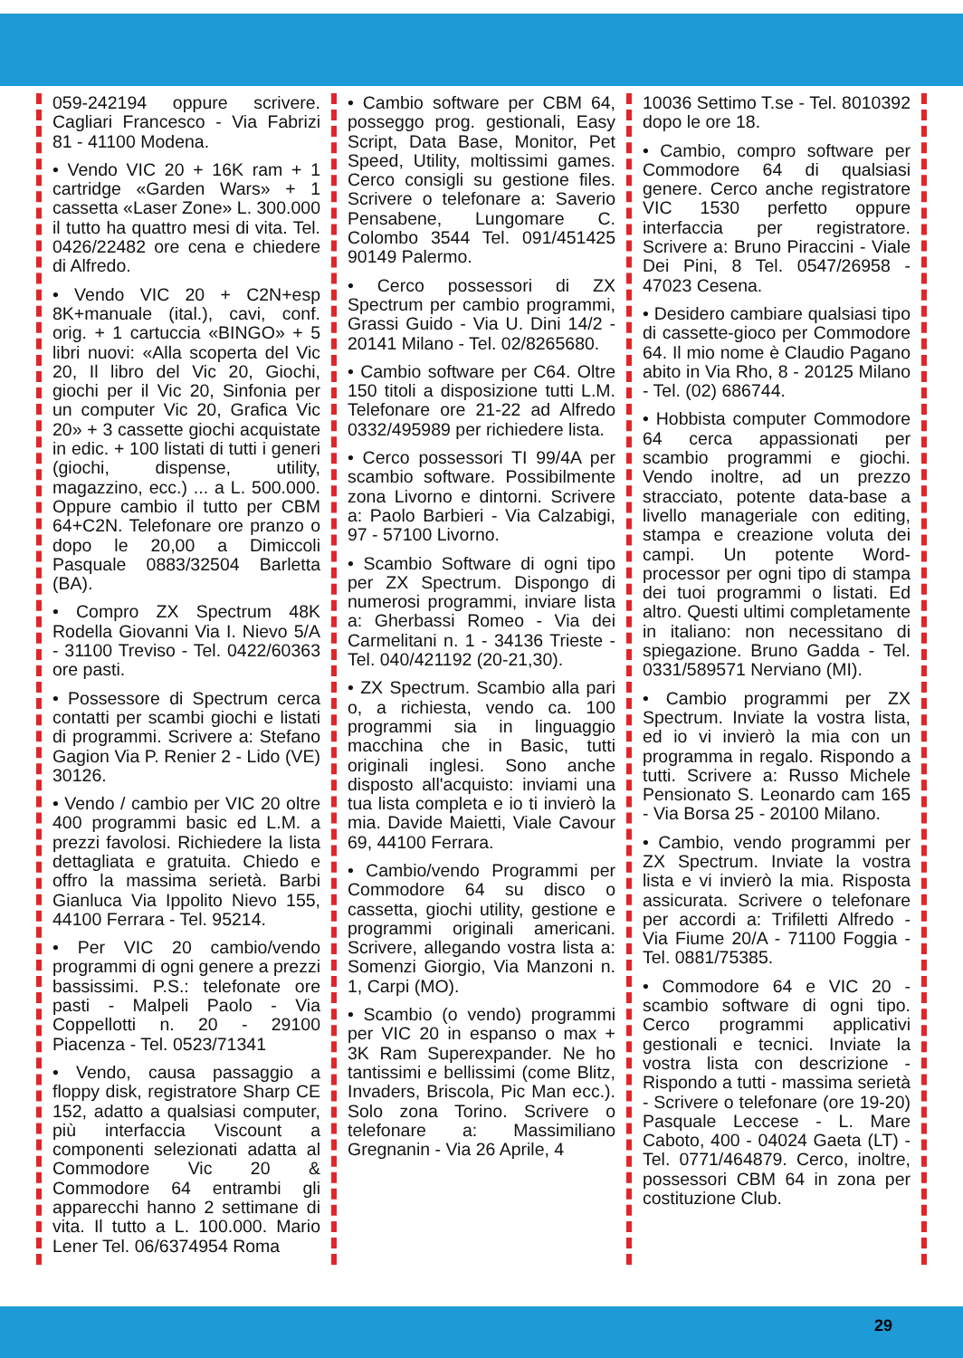059-242194 oppure scrivere. Cagliari Francesco - Via Fabrizi 81 - 41100 Modena.
• Vendo VIC 20 + 16K ram + 1 cartridge «Garden Wars» + 1 cassetta «Laser Zone» L. 300.000 il tutto ha quattro mesi di vita. Tel. 0426/22482 ore cena e chiedere di Alfredo.
• Vendo VIC 20 + C2N+esp 8K+manuale (ital.), cavi, conf. orig. + 1 cartuccia «BINGO» + 5 libri nuovi: «Alla scoperta del Vic 20, Il libro del Vic 20, Giochi, giochi per il Vic 20, Sinfonia per un computer Vic 20, Grafica Vic 20» + 3 cassette giochi acquistate in edic. + 100 listati di tutti i generi (giochi, dispense, utility, magazzino, ecc.) ... a L. 500.000. Oppure cambio il tutto per CBM 64+C2N. Telefonare ore pranzo o dopo le 20,00 a Dimiccoli Pasquale 0883/32504 Barletta (BA).
• Compro ZX Spectrum 48K Rodella Giovanni Via I. Nievo 5/A - 31100 Treviso - Tel. 0422/60363 ore pasti.
• Possessore di Spectrum cerca contatti per scambi giochi e listati di programmi. Scrivere a: Stefano Gagion Via P. Renier 2 - Lido (VE) 30126.
• Vendo / cambio per VIC 20 oltre 400 programmi basic ed L.M. a prezzi favolosi. Richiedere la lista dettagliata e gratuita. Chiedo e offro la massima serietà. Barbi Gianluca Via Ippolito Nievo 155, 44100 Ferrara - Tel. 95214.
• Per VIC 20 cambio/vendo programmi di ogni genere a prezzi bassissimi. P.S.: telefonate ore pasti - Malpeli Paolo - Via Coppellotti n. 20 - 29100 Piacenza - Tel. 0523/71341
• Vendo, causa passaggio a floppy disk, registratore Sharp CE 152, adatto a qualsiasi computer, più interfaccia Viscount a componenti selezionati adatta al Commodore Vic 20 & Commodore 64 entrambi gli apparecchi hanno 2 settimane di vita. Il tutto a L. 100.000. Mario Lener Tel. 06/6374954 Roma
• Cambio software per CBM 64, posseggo prog. gestionali, Easy Script, Data Base, Monitor, Pet Speed, Utility, moltissimi games. Cerco consigli su gestione files. Scrivere o telefonare a: Saverio Pensabene, Lungomare C. Colombo 3544 Tel. 091/451425 90149 Palermo.
• Cerco possessori di ZX Spectrum per cambio programmi, Grassi Guido - Via U. Dini 14/2 - 20141 Milano - Tel. 02/8265680.
• Cambio software per C64. Oltre 150 titoli a disposizione tutti L.M. Telefonare ore 21-22 ad Alfredo 0332/495989 per richiedere lista.
• Cerco possessori TI 99/4A per scambio software. Possibilmente zona Livorno e dintorni. Scrivere a: Paolo Barbieri - Via Calzabigi, 97 - 57100 Livorno.
• Scambio Software di ogni tipo per ZX Spectrum. Dispongo di numerosi programmi, inviare lista a: Gherbassi Romeo - Via dei Carmelitani n. 1 - 34136 Trieste - Tel. 040/421192 (20-21,30).
• ZX Spectrum. Scambio alla pari o, a richiesta, vendo ca. 100 programmi sia in linguaggio macchina che in Basic, tutti originali inglesi. Sono anche disposto all'acquisto: inviami una tua lista completa e io ti invierò la mia. Davide Maietti, Viale Cavour 69, 44100 Ferrara.
• Cambio/vendo Programmi per Commodore 64 su disco o cassetta, giochi utility, gestione e programmi originali americani. Scrivere, allegando vostra lista a: Somenzi Giorgio, Via Manzoni n. 1, Carpi (MO).
• Scambio (o vendo) programmi per VIC 20 in espanso o max + 3K Ram Superexpander. Ne ho tantissimi e bellissimi (come Blitz, Invaders, Briscola, Pic Man ecc.). Solo zona Torino. Scrivere o telefonare a: Massimiliano Gregnanin - Via 26 Aprile, 4
10036 Settimo T.se - Tel. 8010392 dopo le ore 18.
• Cambio, compro software per Commodore 64 di qualsiasi genere. Cerco anche registratore VIC 1530 perfetto oppure interfaccia per registratore. Scrivere a: Bruno Piraccini - Viale Dei Pini, 8 Tel. 0547/26958 - 47023 Cesena.
• Desidero cambiare qualsiasi tipo di cassette-gioco per Commodore 64. Il mio nome è Claudio Pagano abito in Via Rho, 8 - 20125 Milano - Tel. (02) 686744.
• Hobbista computer Commodore 64 cerca appassionati per scambio programmi e giochi. Vendo inoltre, ad un prezzo stracciato, potente data-base a livello manageriale con editing, stampa e creazione voluta dei campi. Un potente Word-processor per ogni tipo di stampa dei tuoi programmi o listati. Ed altro. Questi ultimi completamente in italiano: non necessitano di spiegazione. Bruno Gadda - Tel. 0331/589571 Nerviano (MI).
• Cambio programmi per ZX Spectrum. Inviate la vostra lista, ed io vi invierò la mia con un programma in regalo. Rispondo a tutti. Scrivere a: Russo Michele Pensionato S. Leonardo cam 165 - Via Borsa 25 - 20100 Milano.
• Cambio, vendo programmi per ZX Spectrum. Inviate la vostra lista e vi invierò la mia. Risposta assicurata. Scrivere o telefonare per accordi a: Trifiletti Alfredo - Via Fiume 20/A - 71100 Foggia - Tel. 0881/75385.
• Commodore 64 e VIC 20 - scambio software di ogni tipo. Cerco programmi applicativi gestionali e tecnici. Inviate la vostra lista con descrizione - Rispondo a tutti - massima serietà - Scrivere o telefonare (ore 19-20) Pasquale Leccese - L. Mare Caboto, 400 - 04024 Gaeta (LT) - Tel. 0771/464879. Cerco, inoltre, possessori CBM 64 in zona per costituzione Club.
29